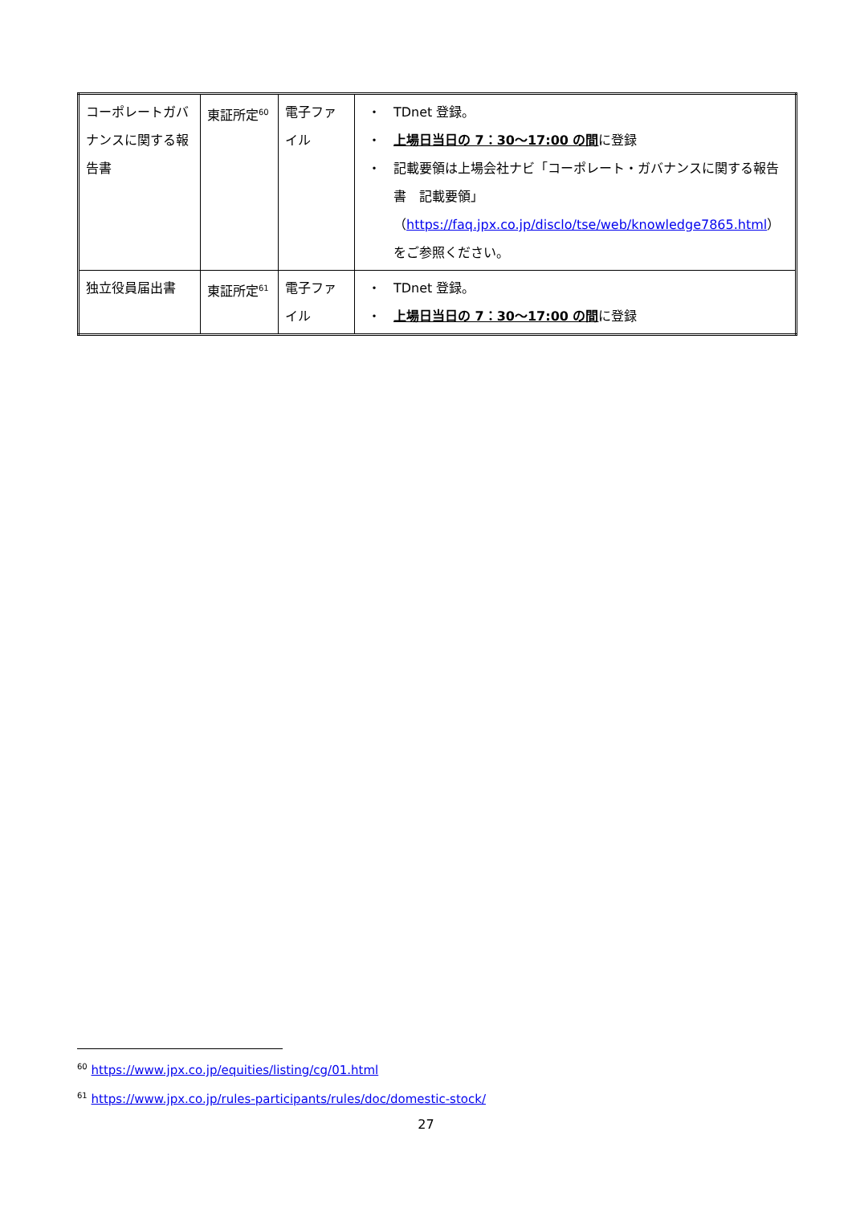| コーポレートガバナンスに関する報告書 | 東証所定<sup>60</sup> | 電子ファイル | ・ TDnet 登録。 ・ 上場日当日の 7：30～17:00 の間 に登録 ・ 記載要領は上場会社ナビ「コーポレート・ガバナンスに関する報告書 記載要領」（ https://faq.jpx.co.jp/disclo/tse/web/knowledge7865.html ）をご参照ください。 |
| 独立役員届出書 | 東証所定<sup>61</sup> | 電子ファイル | ・ TDnet 登録。 ・ 上場日当日の 7：30～17:00 の間 に登録 |
<sup>60</sup> https://www.jpx.co.jp/equities/listing/cg/01.html
<sup>61</sup> https://www.jpx.co.jp/rules-participants/rules/doc/domestic-stock/
27